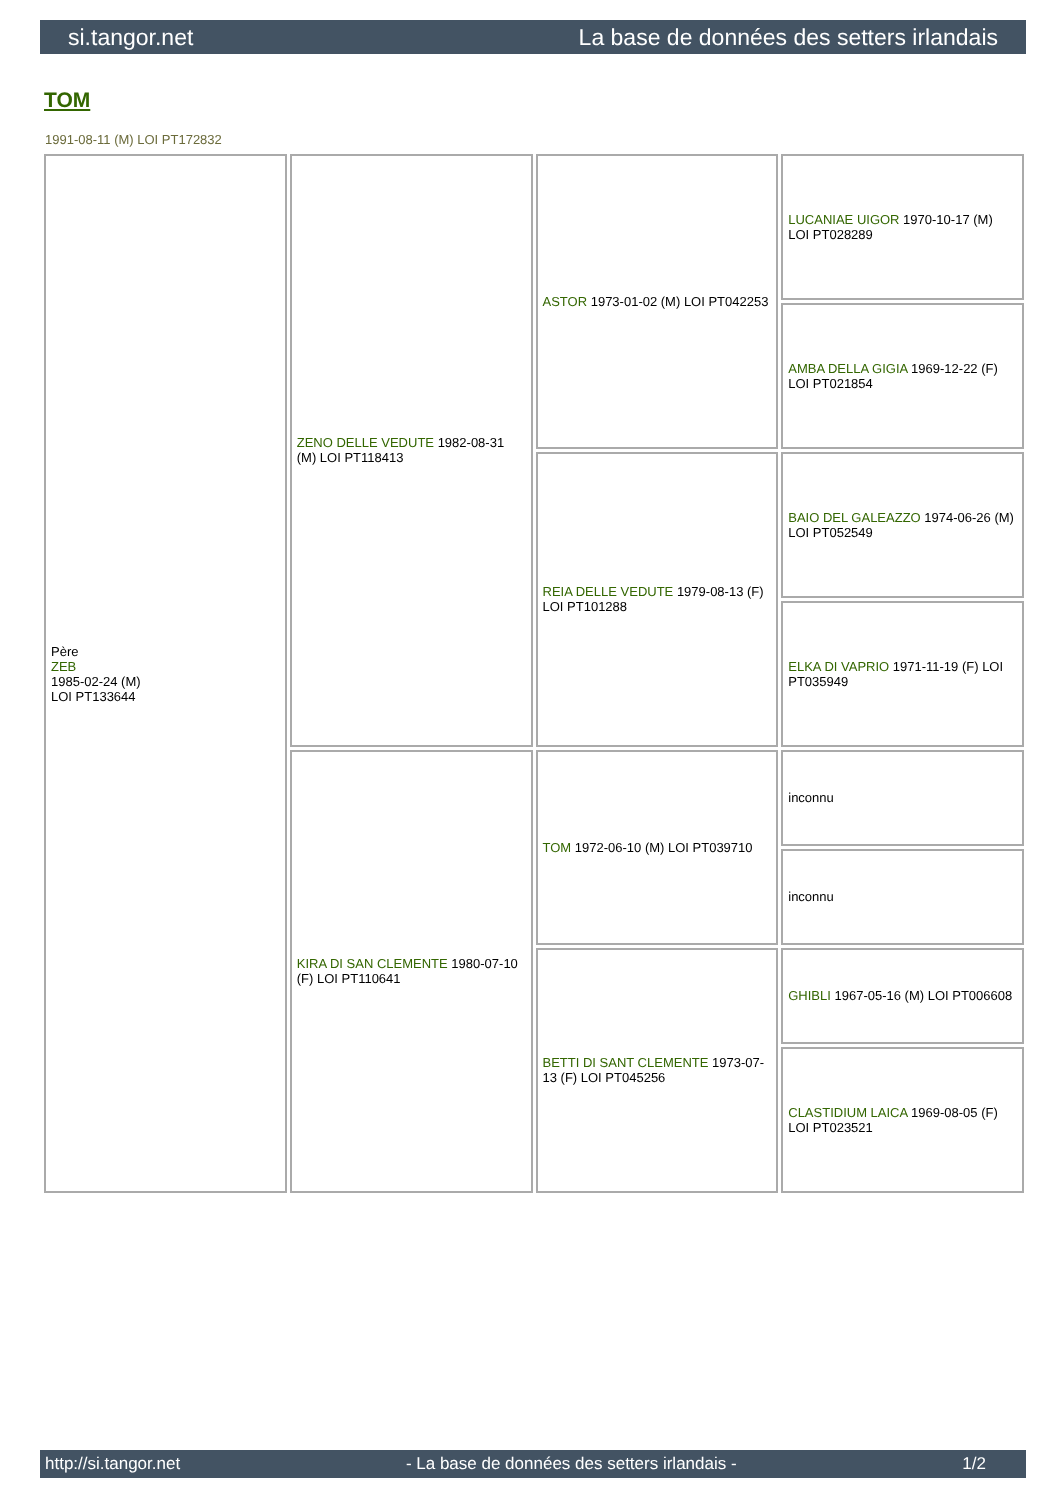si.tangor.net La base de données des setters irlandais
TOM
1991-08-11 (M) LOI PT172832
| Père ZEB 1985-02-24 (M) LOI PT133644 | ZENO DELLE VEDUTE 1982-08-31 (M) LOI PT118413 | ASTOR 1973-01-02 (M) LOI PT042253 | LUCANIAE UIGOR 1970-10-17 (M) LOI PT028289 |
| | | | AMBA DELLA GIGIA 1969-12-22 (F) LOI PT021854 |
| | | REIA DELLE VEDUTE 1979-08-13 (F) LOI PT101288 | BAIO DEL GALEAZZO 1974-06-26 (M) LOI PT052549 |
| | | | ELKA DI VAPRIO 1971-11-19 (F) LOI PT035949 |
| | KIRA DI SAN CLEMENTE 1980-07-10 (F) LOI PT110641 | TOM 1972-06-10 (M) LOI PT039710 | inconnu |
| | | | inconnu |
| | | BETTI DI SANT CLEMENTE 1973-07-13 (F) LOI PT045256 | GHIBLI 1967-05-16 (M) LOI PT006608 |
| | | | CLASTIDIUM LAICA 1969-08-05 (F) LOI PT023521 |
http://si.tangor.net - La base de données des setters irlandais - 1/2